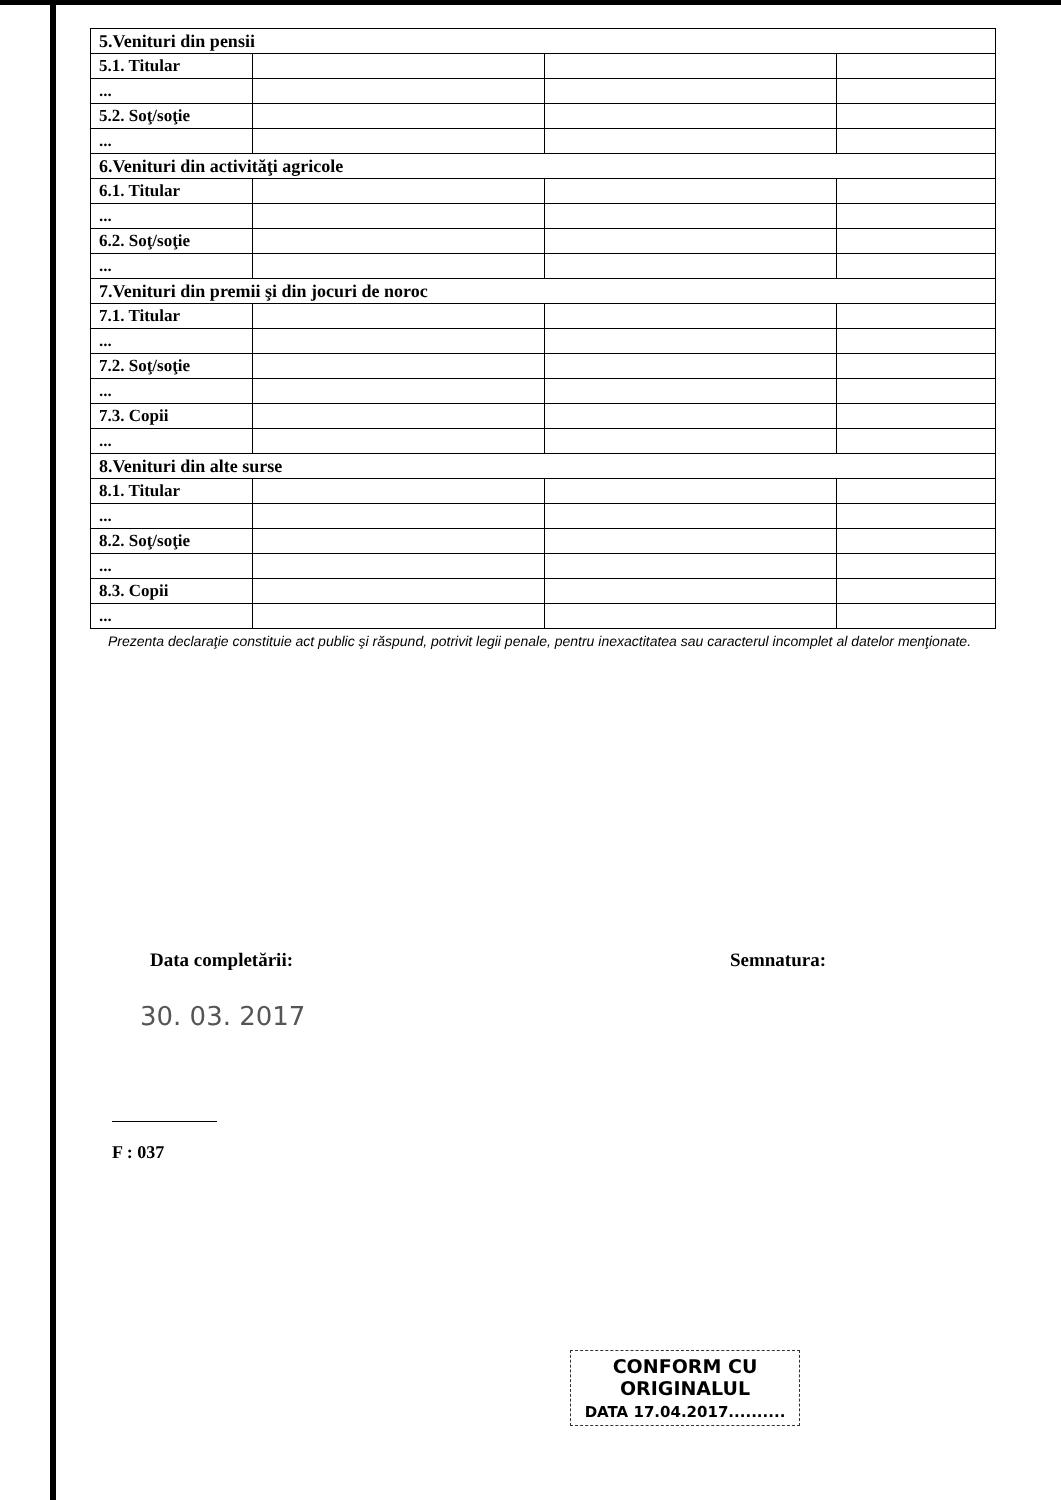| 5.Venituri din pensii | | | |
| 5.1. Titular | | | |
| ... | | | |
| 5.2. Soţ/soţie | | | |
| ... | | | |
| 6.Venituri din activităţi agricole | | | |
| 6.1. Titular | | | |
| ... | | | |
| 6.2. Soţ/soţie | | | |
| ... | | | |
| 7.Venituri din premii şi din jocuri de noroc | | | |
| 7.1. Titular | | | |
| ... | | | |
| 7.2. Soţ/soţie | | | |
| ... | | | |
| 7.3. Copii | | | |
| ... | | | |
| 8.Venituri din alte surse | | | |
| 8.1. Titular | | | |
| ... | | | |
| 8.2. Soţ/soţie | | | |
| ... | | | |
| 8.3. Copii | | | |
| ... | | | |
Prezenta declaraţie constituie act public şi răspund, potrivit legii penale, pentru inexactitatea sau caracterul incomplet al datelor menţionate.
Data completării: Semnatura:
30. 03. 2017
F : 037
CONFORM CU
ORIGINALUL
DATA 17.04.2017..........